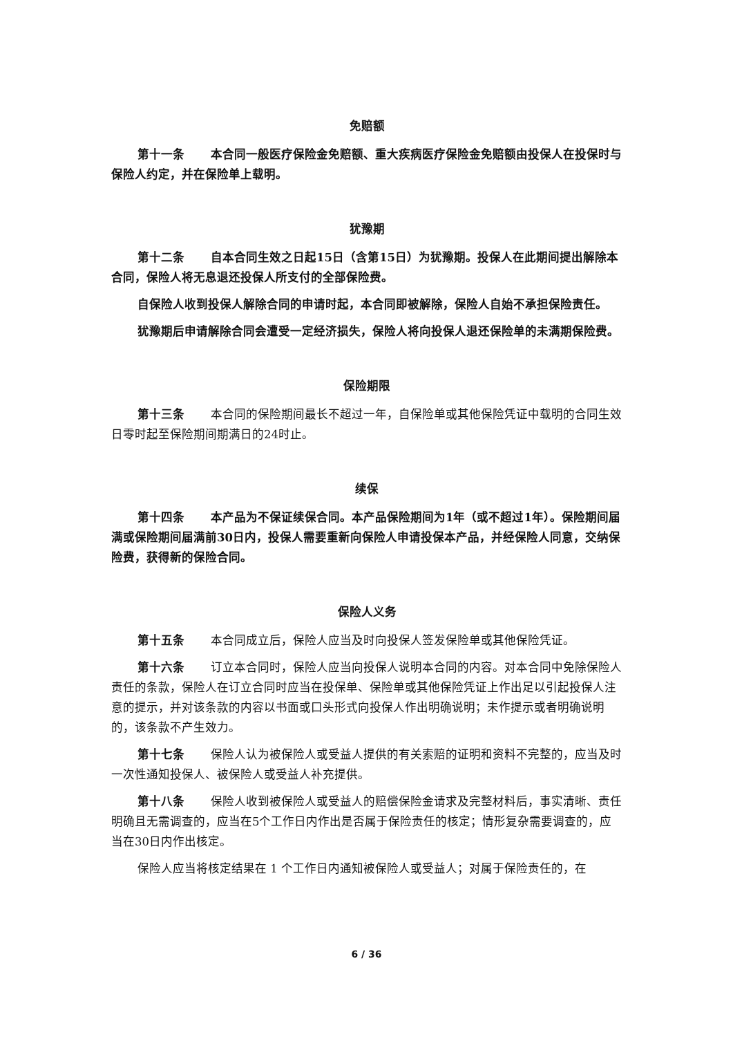免赔额
第十一条 本合同一般医疗保险金免赔额、重大疾病医疗保险金免赔额由投保人在投保时与保险人约定，并在保险单上载明。
犹豫期
第十二条 自本合同生效之日起15日（含第15日）为犹豫期。投保人在此期间提出解除本合同，保险人将无息退还投保人所支付的全部保险费。
自保险人收到投保人解除合同的申请时起，本合同即被解除，保险人自始不承担保险责任。
犹豫期后申请解除合同会遭受一定经济损失，保险人将向投保人退还保险单的未满期保险费。
保险期限
第十三条 本合同的保险期间最长不超过一年，自保险单或其他保险凭证中载明的合同生效日零时起至保险期间期满日的24时止。
续保
第十四条 本产品为不保证续保合同。本产品保险期间为1年（或不超过1年）。保险期间届满或保险期间届满前30日内，投保人需要重新向保险人申请投保本产品，并经保险人同意，交纳保险费，获得新的保险合同。
保险人义务
第十五条 本合同成立后，保险人应当及时向投保人签发保险单或其他保险凭证。
第十六条 订立本合同时，保险人应当向投保人说明本合同的内容。对本合同中免除保险人责任的条款，保险人在订立合同时应当在投保单、保险单或其他保险凭证上作出足以引起投保人注意的提示，并对该条款的内容以书面或口头形式向投保人作出明确说明；未作提示或者明确说明的，该条款不产生效力。
第十七条 保险人认为被保险人或受益人提供的有关索赔的证明和资料不完整的，应当及时一次性通知投保人、被保险人或受益人补充提供。
第十八条 保险人收到被保险人或受益人的赔偿保险金请求及完整材料后，事实清晰、责任明确且无需调查的，应当在5个工作日内作出是否属于保险责任的核定；情形复杂需要调查的，应当在30日内作出核定。
保险人应当将核定结果在 1 个工作日内通知被保险人或受益人；对属于保险责任的，在
6 / 36